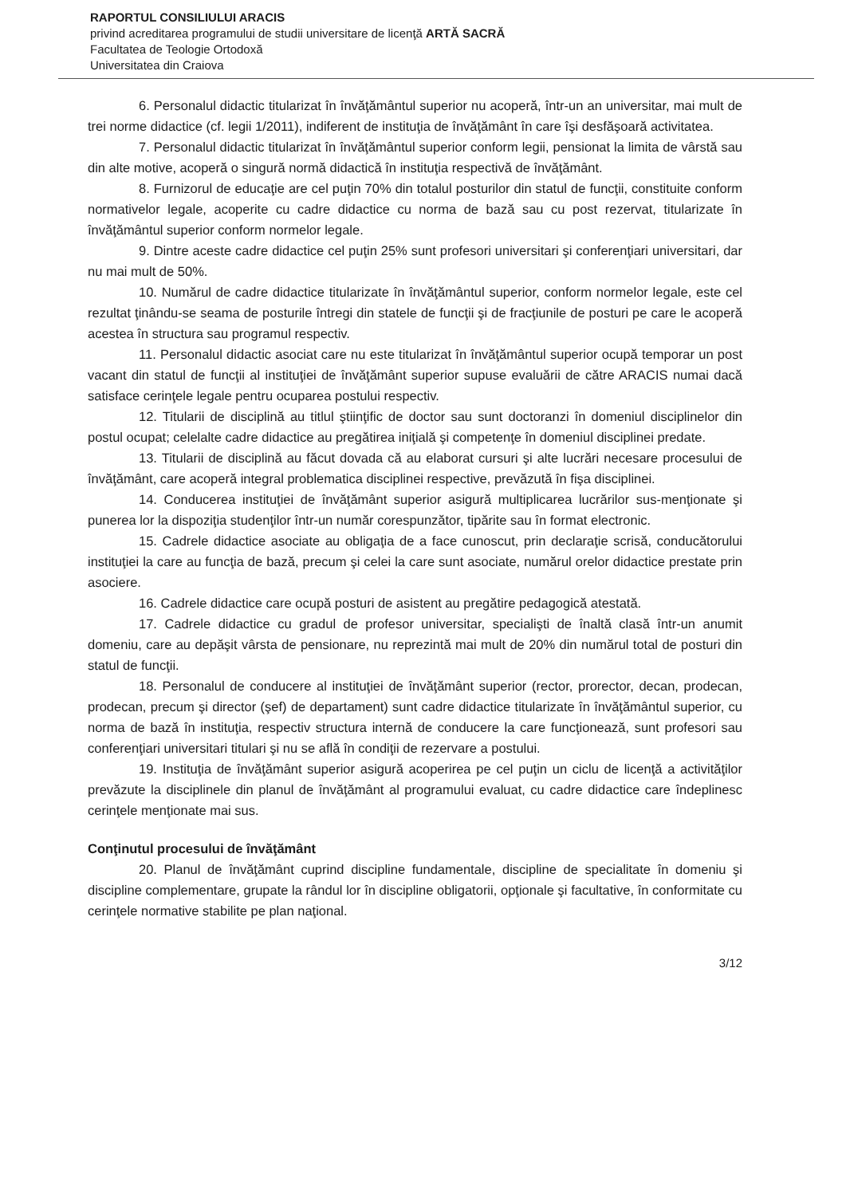RAPORTUL CONSILIULUI ARACIS
privind acreditarea programului de studii universitare de licenţă ARTĂ SACRĂ
Facultatea de Teologie Ortodoxă
Universitatea din Craiova
6. Personalul didactic titularizat în învăţământul superior nu acoperă, într-un an universitar, mai mult de trei norme didactice (cf. legii 1/2011), indiferent de instituţia de învăţământ în care îşi desfăşoară activitatea.
7. Personalul didactic titularizat în învăţământul superior conform legii, pensionat la limita de vârstă sau din alte motive, acoperă o singură normă didactică în instituţia respectivă de învăţământ.
8. Furnizorul de educaţie are cel puţin 70% din totalul posturilor din statul de funcţii, constituite conform normativelor legale, acoperite cu cadre didactice cu norma de bază sau cu post rezervat, titularizate în învăţământul superior conform normelor legale.
9. Dintre aceste cadre didactice cel puţin 25% sunt profesori universitari şi conferenţiari universitari, dar nu mai mult de 50%.
10. Numărul de cadre didactice titularizate în învăţământul superior, conform normelor legale, este cel rezultat ţinându-se seama de posturile întregi din statele de funcţii şi de fracţiunile de posturi pe care le acoperă acestea în structura sau programul respectiv.
11. Personalul didactic asociat care nu este titularizat în învăţământul superior ocupă temporar un post vacant din statul de funcţii al instituţiei de învăţământ superior supuse evaluării de către ARACIS numai dacă satisface cerinţele legale pentru ocuparea postului respectiv.
12. Titularii de disciplină au titlul ştiinţific de doctor sau sunt doctoranzi în domeniul disciplinelor din postul ocupat; celelalte cadre didactice au pregătirea iniţială şi competenţe în domeniul disciplinei predate.
13. Titularii de disciplină au făcut dovada că au elaborat cursuri şi alte lucrări necesare procesului de învăţământ, care acoperă integral problematica disciplinei respective, prevăzută în fişa disciplinei.
14. Conducerea instituţiei de învăţământ superior asigură multiplicarea lucrărilor sus-menţionate şi punerea lor la dispoziţia studenţilor într-un număr corespunzător, tipărite sau în format electronic.
15. Cadrele didactice asociate au obligaţia de a face cunoscut, prin declaraţie scrisă, conducătorului instituţiei la care au funcţia de bază, precum şi celei la care sunt asociate, numărul orelor didactice prestate prin asociere.
16. Cadrele didactice care ocupă posturi de asistent au pregătire pedagogică atestată.
17. Cadrele didactice cu gradul de profesor universitar, specialişti de înaltă clasă într-un anumit domeniu, care au depăşit vârsta de pensionare, nu reprezintă mai mult de 20% din numărul total de posturi din statul de funcţii.
18. Personalul de conducere al instituţiei de învăţământ superior (rector, prorector, decan, prodecan, prodecan, precum şi director (şef) de departament) sunt cadre didactice titularizate în învăţământul superior, cu norma de bază în instituţia, respectiv structura internă de conducere la care funcţionează, sunt profesori sau conferenţiari universitari titulari şi nu se află în condiţii de rezervare a postului.
19. Instituţia de învăţământ superior asigură acoperirea pe cel puţin un ciclu de licenţă a activităţilor prevăzute la disciplinele din planul de învăţământ al programului evaluat, cu cadre didactice care îndeplinesc cerinţele menţionate mai sus.
Conţinutul procesului de învăţământ
20. Planul de învăţământ cuprind discipline fundamentale, discipline de specialitate în domeniu şi discipline complementare, grupate la rândul lor în discipline obligatorii, opţionale şi facultative, în conformitate cu cerinţele normative stabilite pe plan naţional.
3/12